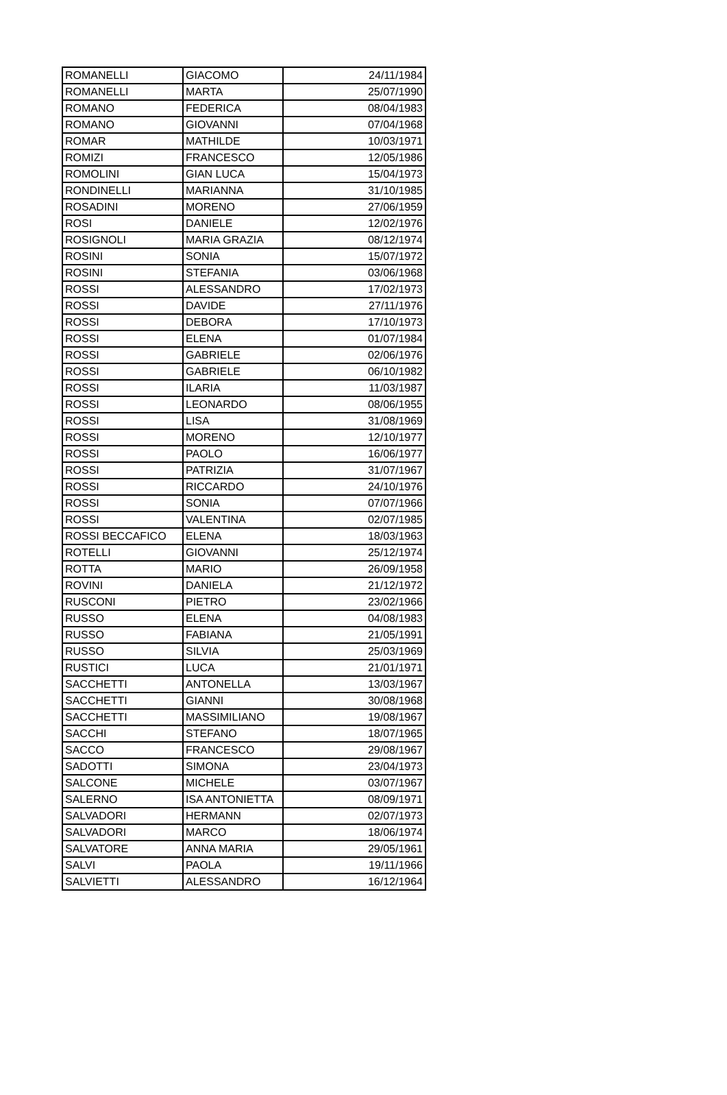| ROMANELLI | GIACOMO | 24/11/1984 |
| ROMANELLI | MARTA | 25/07/1990 |
| ROMANO | FEDERICA | 08/04/1983 |
| ROMANO | GIOVANNI | 07/04/1968 |
| ROMAR | MATHILDE | 10/03/1971 |
| ROMIZI | FRANCESCO | 12/05/1986 |
| ROMOLINI | GIAN LUCA | 15/04/1973 |
| RONDINELLI | MARIANNA | 31/10/1985 |
| ROSADINI | MORENO | 27/06/1959 |
| ROSI | DANIELE | 12/02/1976 |
| ROSIGNOLI | MARIA GRAZIA | 08/12/1974 |
| ROSINI | SONIA | 15/07/1972 |
| ROSINI | STEFANIA | 03/06/1968 |
| ROSSI | ALESSANDRO | 17/02/1973 |
| ROSSI | DAVIDE | 27/11/1976 |
| ROSSI | DEBORA | 17/10/1973 |
| ROSSI | ELENA | 01/07/1984 |
| ROSSI | GABRIELE | 02/06/1976 |
| ROSSI | GABRIELE | 06/10/1982 |
| ROSSI | ILARIA | 11/03/1987 |
| ROSSI | LEONARDO | 08/06/1955 |
| ROSSI | LISA | 31/08/1969 |
| ROSSI | MORENO | 12/10/1977 |
| ROSSI | PAOLO | 16/06/1977 |
| ROSSI | PATRIZIA | 31/07/1967 |
| ROSSI | RICCARDO | 24/10/1976 |
| ROSSI | SONIA | 07/07/1966 |
| ROSSI | VALENTINA | 02/07/1985 |
| ROSSI BECCAFICO | ELENA | 18/03/1963 |
| ROTELLI | GIOVANNI | 25/12/1974 |
| ROTTA | MARIO | 26/09/1958 |
| ROVINI | DANIELA | 21/12/1972 |
| RUSCONI | PIETRO | 23/02/1966 |
| RUSSO | ELENA | 04/08/1983 |
| RUSSO | FABIANA | 21/05/1991 |
| RUSSO | SILVIA | 25/03/1969 |
| RUSTICI | LUCA | 21/01/1971 |
| SACCHETTI | ANTONELLA | 13/03/1967 |
| SACCHETTI | GIANNI | 30/08/1968 |
| SACCHETTI | MASSIMILIANO | 19/08/1967 |
| SACCHI | STEFANO | 18/07/1965 |
| SACCO | FRANCESCO | 29/08/1967 |
| SADOTTI | SIMONA | 23/04/1973 |
| SALCONE | MICHELE | 03/07/1967 |
| SALERNO | ISA ANTONIETTA | 08/09/1971 |
| SALVADORI | HERMANN | 02/07/1973 |
| SALVADORI | MARCO | 18/06/1974 |
| SALVATORE | ANNA MARIA | 29/05/1961 |
| SALVI | PAOLA | 19/11/1966 |
| SALVIETTI | ALESSANDRO | 16/12/1964 |